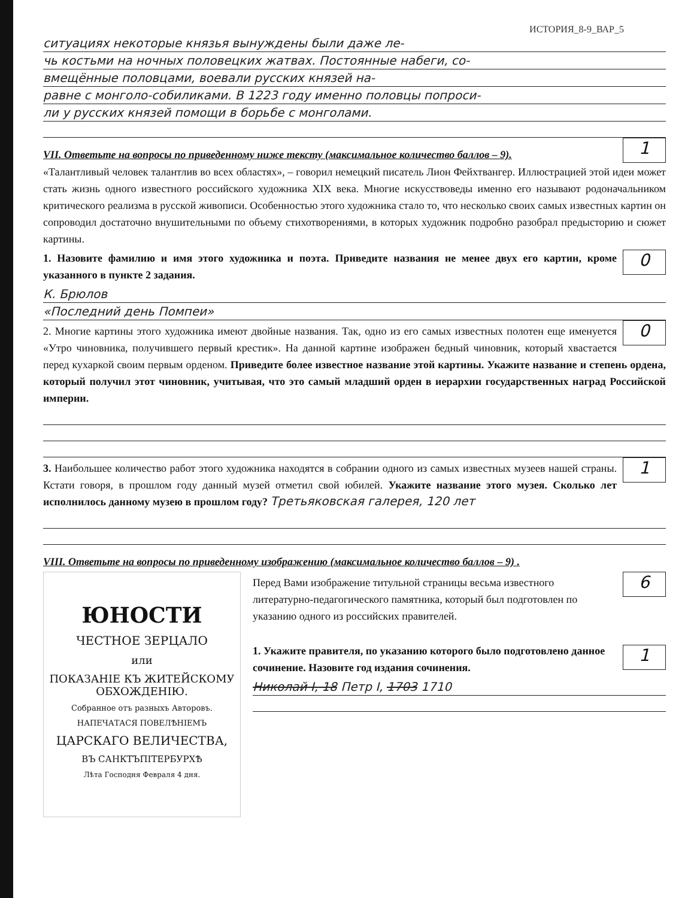ИСТОРИЯ_8-9_ВАР_5
ситуациях некоторые князья вынуждены были даже ле-
чь костьми на ночных половецких жатвах. Постоянные набеги, со-
вмещённые половцами, воевали русских князей на-
равне с монголо-собиликами. В 1223 году именно половцы попроси-
ли у русских князей помощи в борьбе с монголами.
1
VII. Ответьте на вопросы по приведенному ниже тексту (максимальное количество баллов – 9).
«Талантливый человек талантлив во всех областях», – говорил немецкий писатель Лион Фейхтвангер. Иллюстрацией этой идеи может стать жизнь одного известного российского художника XIX века. Многие искусствоведы именно его называют родоначальником критического реализма в русской живописи. Особенностью этого художника стало то, что несколько своих самых известных картин он сопроводил достаточно внушительными по объему стихотворениями, в которых художник подробно разобрал предысторию и сюжет картины.
0
1. Назовите фамилию и имя этого художника и поэта. Приведите названия не менее двух его картин, кроме указанного в пункте 2 задания.
К. Брюлов
«Последний день Помпеи»
0
2. Многие картины этого художника имеют двойные названия. Так, одно из его самых известных полотен еще именуется «Утро чиновника, получившего первый крестик». На данной картине изображен бедный чиновник, который хвастается перед кухаркой своим первым орденом. Приведите более известное название этой картины. Укажите название и степень ордена, который получил этот чиновник, учитывая, что это самый младший орден в иерархии государственных наград Российской империи.
1
3. Наибольшее количество работ этого художника находятся в собрании одного из самых известных музеев нашей страны. Кстати говоря, в прошлом году данный музей отметил свой юбилей. Укажите название этого музея. Сколько лет исполнилось данному музею в прошлом году? Третьяковская галерея, 120 лет
VIII. Ответьте на вопросы по приведенному изображению (максимальное количество баллов – 9) .
ЮНОСТИ
ЧЕСТНОЕ ЗЕРЦАЛО
или
ПОКАЗАНІЕ КЪ ЖИТЕЙСКОМУ ОБХОЖДЕНІЮ.
Собранное отъ разныхъ Авторовъ.
НАПЕЧАТАСЯ ПОВЕЛѢНІЕМЪ
ЦАРСКАГО ВЕЛИЧЕСТВА,
ВЪ САНКТЪПІТЕРБУРХѢ
Лѣта Господня Февраля 4 дня.
6
Перед Вами изображение титульной страницы весьма известного литературно-педагогического памятника, который был подготовлен по указанию одного из российских правителей.
1
1. Укажите правителя, по указанию которого было подготовлено данное сочинение. Назовите год издания сочинения.
Николай I, 18 Петр I, 1703 1710